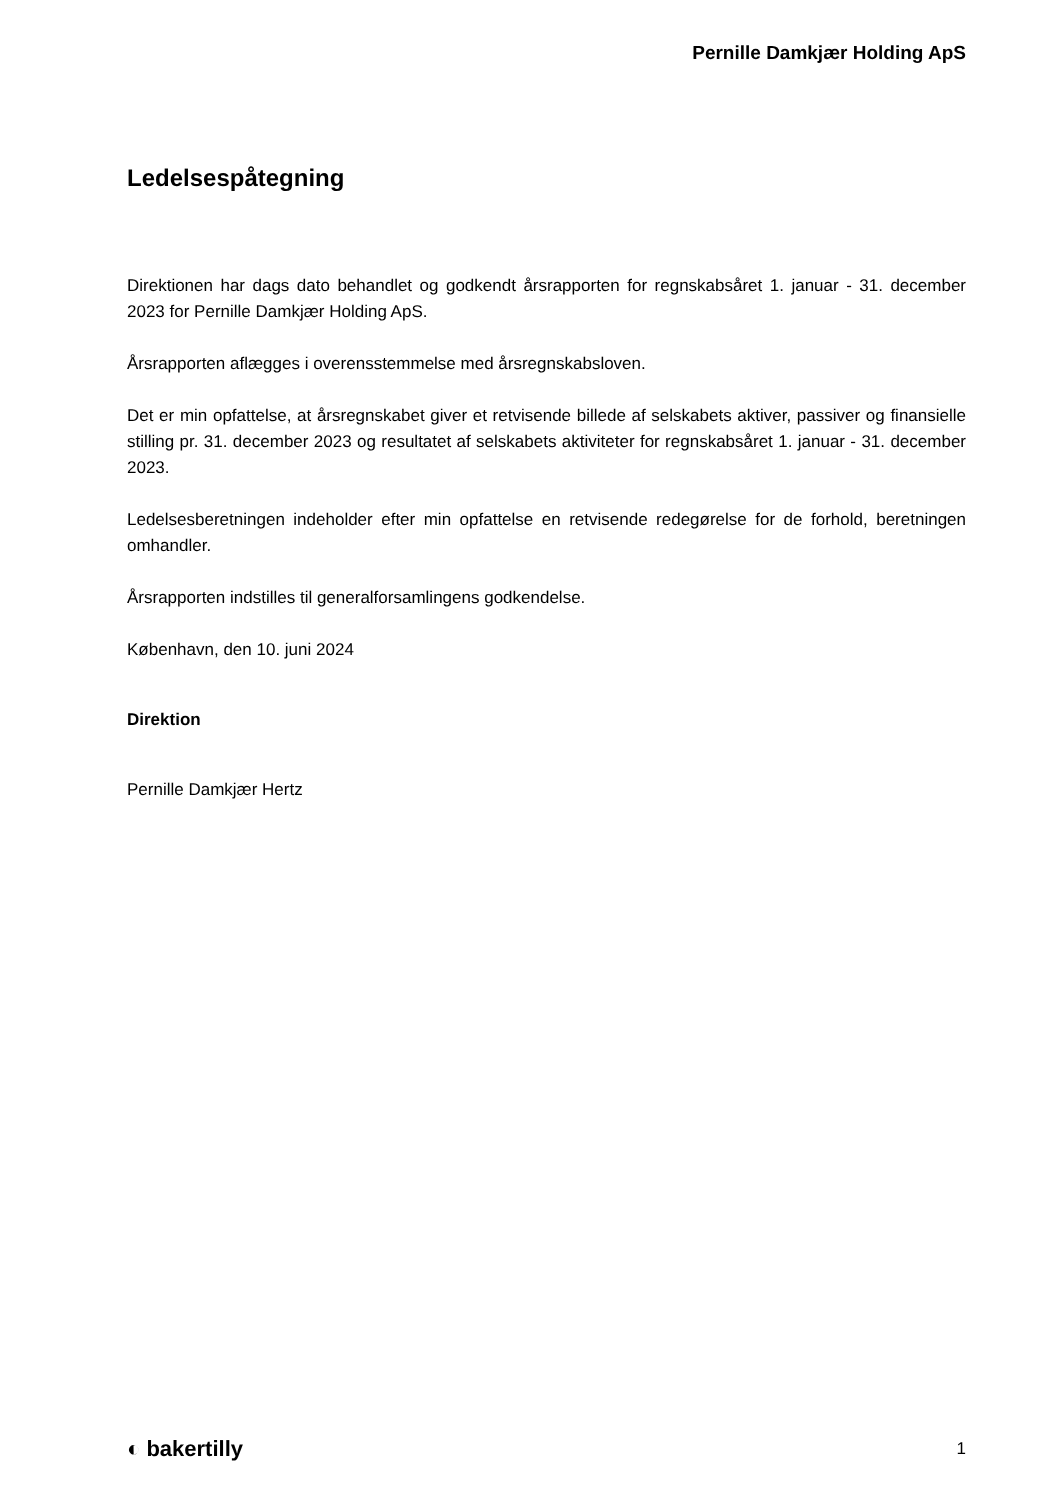Pernille Damkjær Holding ApS
Ledelsespåtegning
Direktionen har dags dato behandlet og godkendt årsrapporten for regnskabsåret 1. januar - 31. december 2023 for Pernille Damkjær Holding ApS.
Årsrapporten aflægges i overensstemmelse med årsregnskabsloven.
Det er min opfattelse, at årsregnskabet giver et retvisende billede af selskabets aktiver, passiver og finansielle stilling pr. 31. december 2023 og resultatet af selskabets aktiviteter for regnskabsåret 1. januar - 31. december 2023.
Ledelsesberetningen indeholder efter min opfattelse en retvisende redegørelse for de forhold, beretningen omhandler.
Årsrapporten indstilles til generalforsamlingens godkendelse.
København, den 10. juni 2024
Direktion
Pernille Damkjær Hertz
◐ bakertilly 1